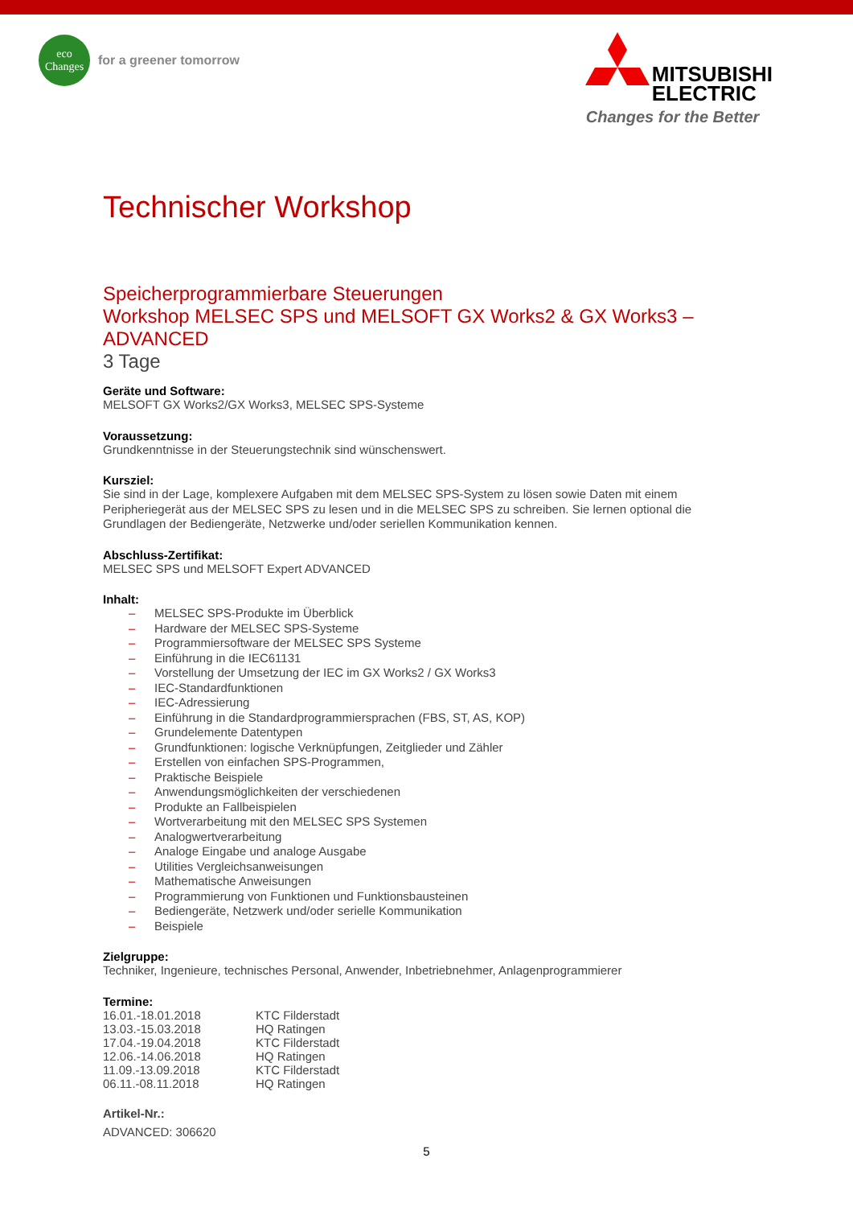eco
Changes
for a greener tomorrow
MITSUBISHI
ELECTRIC
Changes for the Better
Technischer Workshop
Speicherprogrammierbare Steuerungen
Workshop MELSEC SPS und MELSOFT GX Works2 & GX Works3 – ADVANCED
3 Tage
Geräte und Software:
MELSOFT GX Works2/GX Works3, MELSEC SPS-Systeme
Voraussetzung:
Grundkenntnisse in der Steuerungstechnik sind wünschenswert.
Kursziel:
Sie sind in der Lage, komplexere Aufgaben mit dem MELSEC SPS-System zu lösen sowie Daten mit einem Peripheriegerät aus der MELSEC SPS zu lesen und in die MELSEC SPS zu schreiben. Sie lernen optional die Grundlagen der Bediengeräte, Netzwerke und/oder seriellen Kommunikation kennen.
Abschluss-Zertifikat:
MELSEC SPS und MELSOFT Expert ADVANCED
Inhalt:
– MELSEC SPS-Produkte im Überblick
– Hardware der MELSEC SPS-Systeme
– Programmiersoftware der MELSEC SPS Systeme
– Einführung in die IEC61131
– Vorstellung der Umsetzung der IEC im GX Works2 / GX Works3
– IEC-Standardfunktionen
– IEC-Adressierung
– Einführung in die Standardprogrammiersprachen (FBS, ST, AS, KOP)
– Grundelemente Datentypen
– Grundfunktionen: logische Verknüpfungen, Zeitglieder und Zähler
– Erstellen von einfachen SPS-Programmen,
– Praktische Beispiele
– Anwendungsmöglichkeiten der verschiedenen
– Produkte an Fallbeispielen
– Wortverarbeitung mit den MELSEC SPS Systemen
– Analogwertverarbeitung
– Analoge Eingabe und analoge Ausgabe
– Utilities Vergleichsanweisungen
– Mathematische Anweisungen
– Programmierung von Funktionen und Funktionsbausteinen
– Bediengeräte, Netzwerk und/oder serielle Kommunikation
– Beispiele
Zielgruppe:
Techniker, Ingenieure, technisches Personal, Anwender, Inbetriebnehmer, Anlagenprogrammierer
Termine:
16.01.-18.01.2018 KTC Filderstadt
13.03.-15.03.2018 HQ Ratingen
17.04.-19.04.2018 KTC Filderstadt
12.06.-14.06.2018 HQ Ratingen
11.09.-13.09.2018 KTC Filderstadt
06.11.-08.11.2018 HQ Ratingen
Artikel-Nr.:
ADVANCED: 306620
5